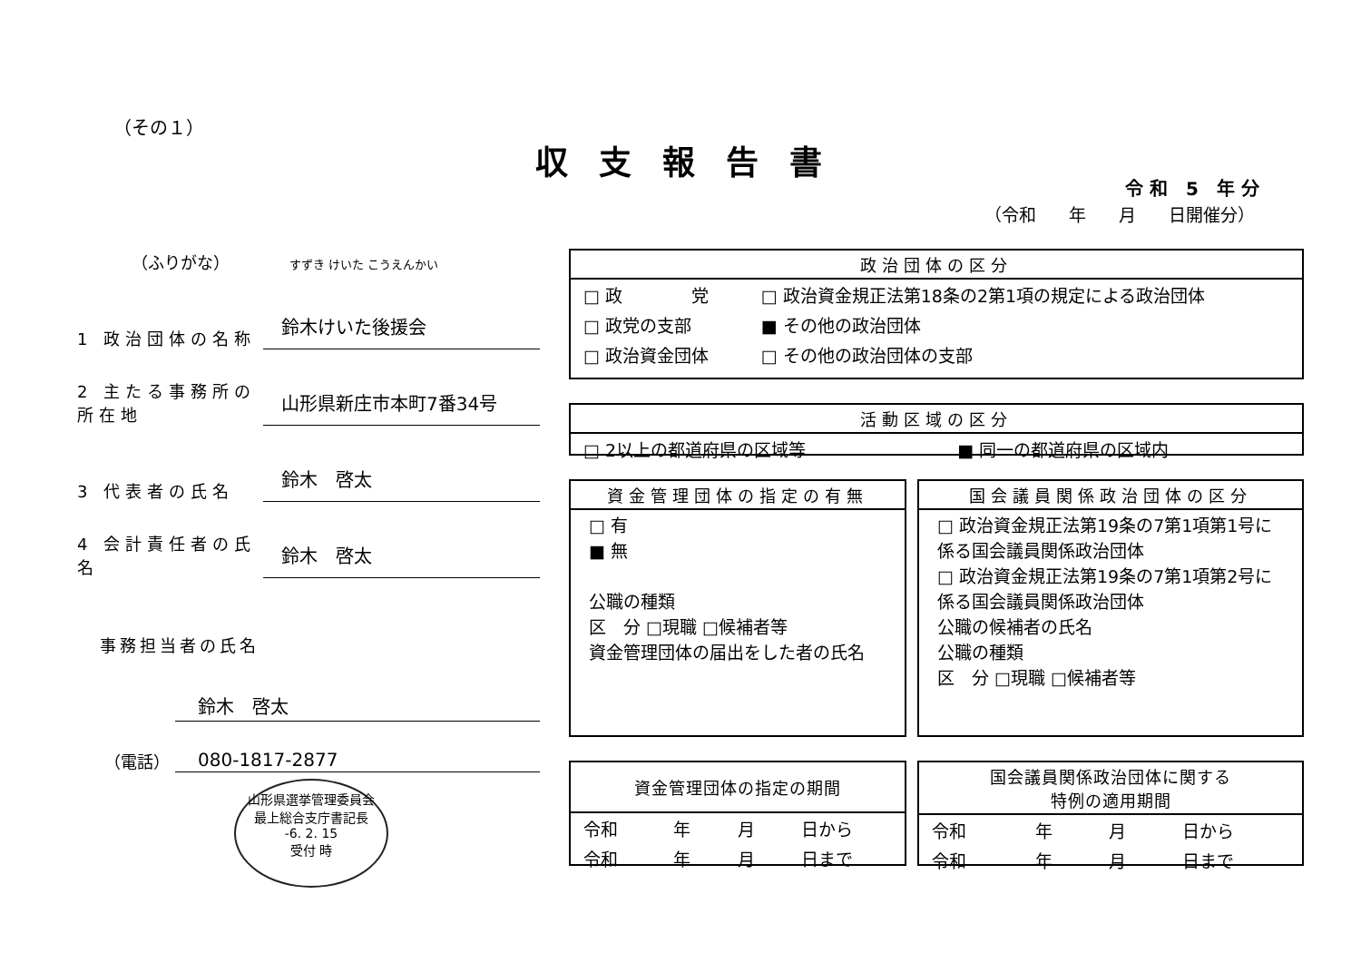（その１）
収支報告書
令 和　5　年 分
（令和 年 月 日開催分）
（ふりがな） すずき けいた こうえんかい
1 政治団体の名称
鈴木けいた後援会
2 主たる事務所の所在地
山形県新庄市本町7番34号
3 代表者の氏名
鈴木　啓太
4 会計責任者の氏名
鈴木　啓太
事務担当者の氏名
鈴木　啓太
（電話） 080-1817-2877
政治団体の区分
| □ 政 党 | □ 政治資金規正法第18条の2第1項の規定による政治団体 |
| □ 政党の支部 | ■ その他の政治団体 |
| □ 政治資金団体 | □ その他の政治団体の支部 |
活動区域の区分
| □ 2以上の都道府県の区域等 | ■ 同一の都道府県の区域内 |
資金管理団体の指定の有無
□ 有
■ 無
公職の種類
区　分 □現職 □候補者等
資金管理団体の届出をした者の氏名
国会議員関係政治団体の区分
□ 政治資金規正法第19条の7第1項第1号に係る国会議員関係政治団体
□ 政治資金規正法第19条の7第1項第2号に係る国会議員関係政治団体
公職の候補者の氏名
公職の種類
区　分 □現職 □候補者等
資金管理団体の指定の期間
| 令和 | 年 | 月 | 日から |
| 令和 | 年 | 月 | 日まで |
国会議員関係政治団体に関する
特例の適用期間
| 令和 | 年 | 月 | 日から |
| 令和 | 年 | 月 | 日まで |
山形県選挙管理委員会
最上総合支庁書記長
-6. 2. 15
受付 時